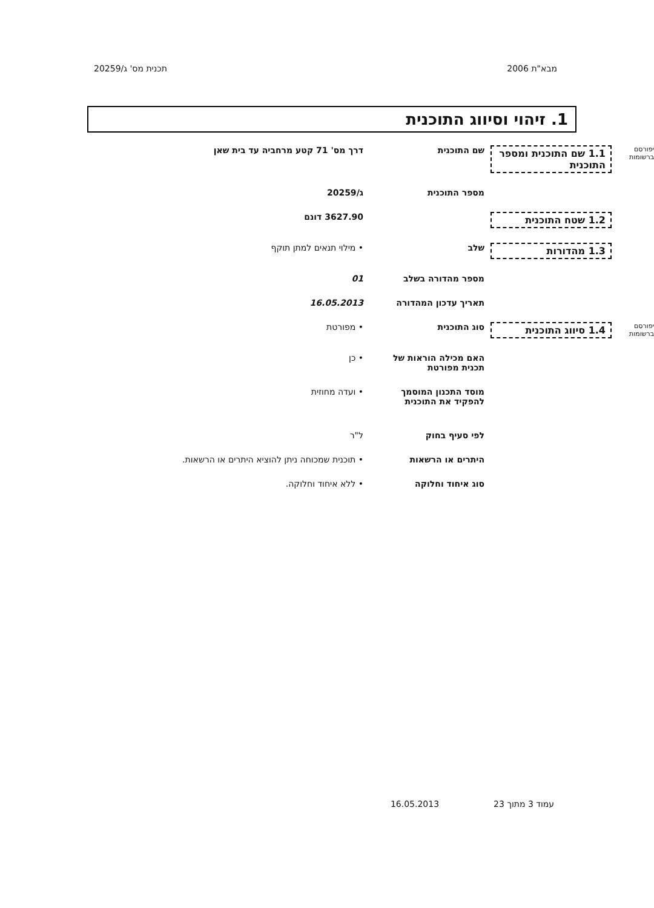מבא"ת 2006 תכנית מס' ג/20259
1. זיהוי וסיווג התוכנית
יפורסם ברשומות
1.1 שם התוכנית ומספר התוכנית
שם התוכנית דרך מס' 71 קטע מרחביה עד בית שאן
מספר התוכנית ג/20259
1.2 שטח התוכנית 3627.90 דונם
1.3 מהדורות שלב • מילוי תנאים למתן תוקף
מספר מהדורה בשלב 01
תאריך עדכון המהדורה 16.05.2013
יפורסם ברשומות
1.4 סיווג התוכנית סוג התוכנית • מפורטת
האם מכילה הוראות של תכנית מפורטת
• כן
מוסד התכנון המוסמך להפקיד את התוכנית
• ועדה מחוזית
לפי סעיף בחוק ל"ר
היתרים או הרשאות • תוכנית שמכוחה ניתן להוציא היתרים או הרשאות.
סוג איחוד וחלוקה • ללא איחוד וחלוקה.
עמוד 3 מתוך 23 16.05.2013